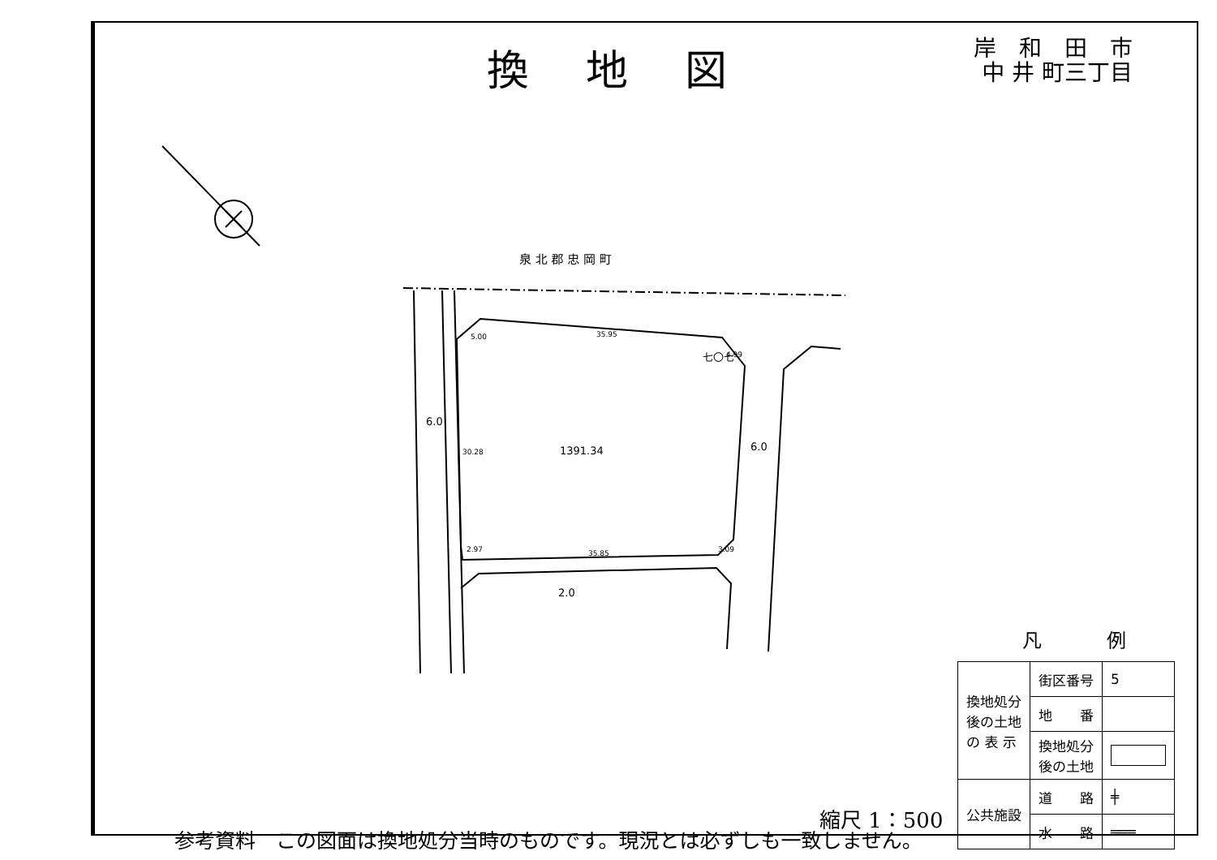換地図
岸　和　田　市
中 井 町三丁目
泉 北 郡 忠 岡 町
35.95
1391.34
6.0
6.0
30.28
35.85
5.00
4.99
2.97
3.09
2.0
七〇七
凡例
| 換地処分 後の土地 の 表 示 | 街区番号 | 5 |
| | 地 番 | |
| | 換地処分 後の土地 | |
| 公共施設 | 道 路 | ╪ |
| | 水 路 | ═══ |
縮尺 1：500
参考資料　この図面は換地処分当時のものです。現況とは必ずしも一致しません。